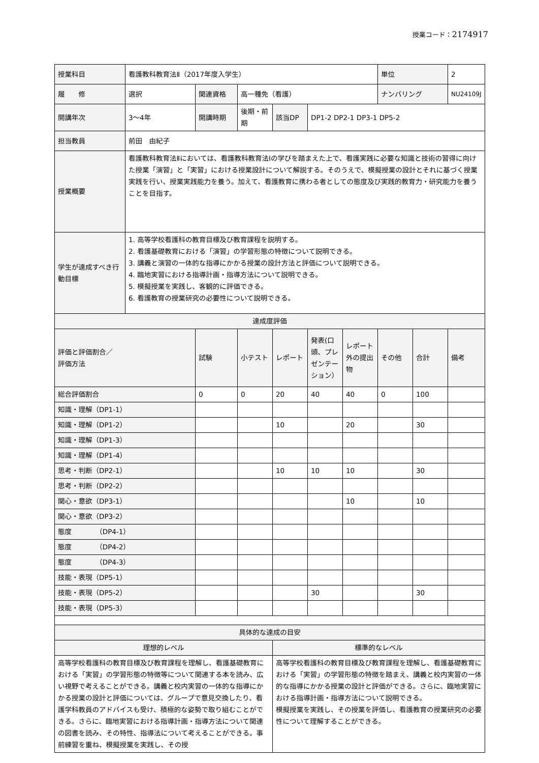授業コード：2174917
| 授業科目 | 看護教科教育法Ⅱ（2017年度入学生） | | | | | | 単位 | | 2 |
| 履 修 | 選択 | 関連資格 | 高一種免（看護） | | | | ナンバリング | | NU24109J |
| 開講年次 | 3～4年 | 開講時期 | 後期・前期 | 該当DP | DP1-2 DP2-1 DP3-1 DP5-2 | | | | |
| 担当教員 | 前田 由紀子 | | | | | | | | |
| 授業概要 | 看護教科教育法Ⅱにおいては、看護教科教育法Ⅰの学びを踏まえた上で、看護実践に必要な知識と技術の習得に向けた授業「演習」と「実習」における授業設計について解説する。そのうえで、模擬授業の設計とそれに基づく授業実践を行い、授業実践能力を養う。加えて、看護教育に携わる者としての態度及び実践的教育力・研究能力を養うことを目指す。 | | | | | | | | |
| 学生が達成すべき行動目標 | 1. 高等学校看護科の教育目標及び教育課程を説明する。 2. 看護基礎教育における「演習」の学習形態の特徴について説明できる。 3. 講義と演習の一体的な指導にかかる授業の設計方法と評価について説明できる。 4. 臨地実習における指導計画・指導方法について説明できる。 5. 模擬授業を実践し、客観的に評価できる。 6. 看護教育の授業研究の必要性について説明できる。 | | | | | | | | |
| 達成度評価 | | | | | | | | | |
| 評価と評価割合／ 評価方法 | | 試験 | 小テスト | レポート | 発表(口頭、プレゼンテーション） | レポート外の提出物 | その他 | 合計 | 備考 |
| 総合評価割合 | | 0 | 0 | 20 | 40 | 40 | 0 | 100 | |
| 知識・理解（DP1-1） | | | | | | | | | |
| 知識・理解（DP1-2） | | | | 10 | | 20 | | 30 | |
| 知識・理解（DP1-3） | | | | | | | | | |
| 知識・理解（DP1-4） | | | | | | | | | |
| 思考・判断（DP2-1） | | | | 10 | 10 | 10 | | 30 | |
| 思考・判断（DP2-2） | | | | | | | | | |
| 関心・意欲（DP3-1） | | | | | | 10 | | 10 | |
| 関心・意欲（DP3-2） | | | | | | | | | |
| 態度 （DP4-1） | | | | | | | | | |
| 態度 （DP4-2） | | | | | | | | | |
| 態度 （DP4-3） | | | | | | | | | |
| 技能・表現（DP5-1） | | | | | | | | | |
| 技能・表現（DP5-2） | | | | | 30 | | | 30 | |
| 技能・表現（DP5-3） | | | | | | | | | |
| 具体的な達成の目安 | | | | | | | | | |
| 理想的レベル | | | | 標準的なレベル | | | | | |
| 高等学校看護科の教育目標及び教育課程を理解し、看護基礎教育における「実習」の学習形態の特徴等について関連する本を読み、広い視野で考えることができる。講義と校内実習の一体的な指導にかかる授業の設計と評価については、グループで意見交換したり、看護学科教員のアドバイスも受け、積極的な姿勢で取り組むことができる。さらに、臨地実習における指導計画・指導方法について関連の図書を読み、その特性、指導法について考えることができる。事前練習を重ね、模擬授業を実践し、その授 | | | | 高等学校看護科の教育目標及び教育課程を理解し、看護基礎教育における「実習」の学習形態の特徴を踏まえ、講義と校内実習の一体的な指導にかかる授業の設計と評価ができる。さらに、臨地実習における指導計画・指導方法について説明できる。 模擬授業を実践し、その授業を評価し、看護教育の授業研究の必要性について理解することができる。 | | | | | |